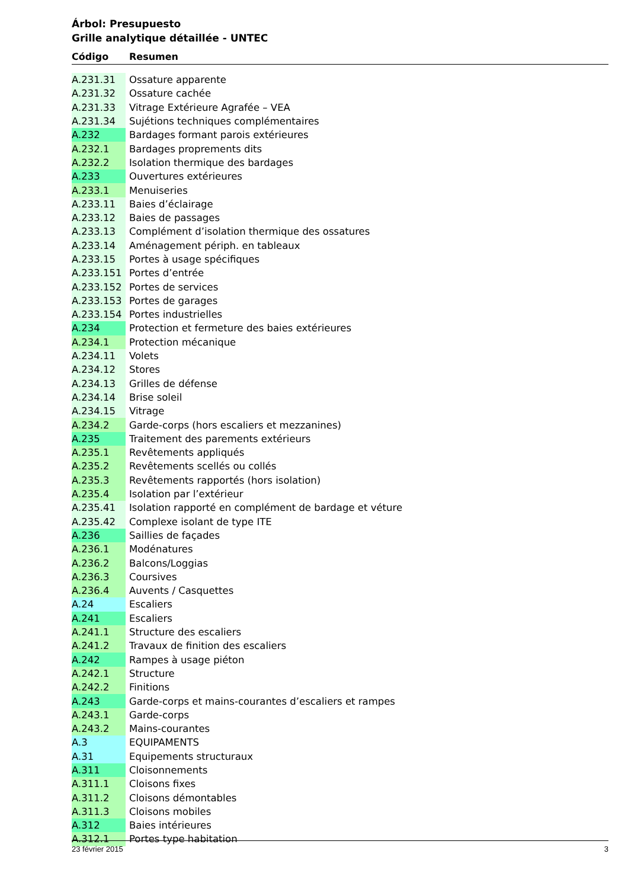Árbol: Presupuesto
Grille analytique détaillée - UNTEC
Código Resumen
| A.231.31 | Ossature apparente |
| A.231.32 | Ossature cachée |
| A.231.33 | Vitrage Extérieure Agrafée – VEA |
| A.231.34 | Sujétions techniques complémentaires |
| A.232 | Bardages formant parois extérieures |
| A.232.1 | Bardages proprements dits |
| A.232.2 | Isolation thermique des bardages |
| A.233 | Ouvertures extérieures |
| A.233.1 | Menuiseries |
| A.233.11 | Baies d’éclairage |
| A.233.12 | Baies de passages |
| A.233.13 | Complément d’isolation thermique des ossatures |
| A.233.14 | Aménagement périph. en tableaux |
| A.233.15 | Portes à usage spécifiques |
| A.233.151 | Portes d’entrée |
| A.233.152 | Portes de services |
| A.233.153 | Portes de garages |
| A.233.154 | Portes industrielles |
| A.234 | Protection et fermeture des baies extérieures |
| A.234.1 | Protection mécanique |
| A.234.11 | Volets |
| A.234.12 | Stores |
| A.234.13 | Grilles de défense |
| A.234.14 | Brise soleil |
| A.234.15 | Vitrage |
| A.234.2 | Garde-corps (hors escaliers et mezzanines) |
| A.235 | Traitement des parements extérieurs |
| A.235.1 | Revêtements appliqués |
| A.235.2 | Revêtements scellés ou collés |
| A.235.3 | Revêtements rapportés (hors isolation) |
| A.235.4 | Isolation par l’extérieur |
| A.235.41 | Isolation rapporté en complément de bardage et véture |
| A.235.42 | Complexe isolant de type ITE |
| A.236 | Saillies de façades |
| A.236.1 | Modénatures |
| A.236.2 | Balcons/Loggias |
| A.236.3 | Coursives |
| A.236.4 | Auvents / Casquettes |
| A.24 | Escaliers |
| A.241 | Escaliers |
| A.241.1 | Structure des escaliers |
| A.241.2 | Travaux de finition des escaliers |
| A.242 | Rampes à usage piéton |
| A.242.1 | Structure |
| A.242.2 | Finitions |
| A.243 | Garde-corps et mains-courantes d’escaliers et rampes |
| A.243.1 | Garde-corps |
| A.243.2 | Mains-courantes |
| A.3 | EQUIPAMENTS |
| A.31 | Equipements structuraux |
| A.311 | Cloisonnements |
| A.311.1 | Cloisons fixes |
| A.311.2 | Cloisons démontables |
| A.311.3 | Cloisons mobiles |
| A.312 | Baies intérieures |
| A.312.1 | Portes type habitation |
23 février 2015 3